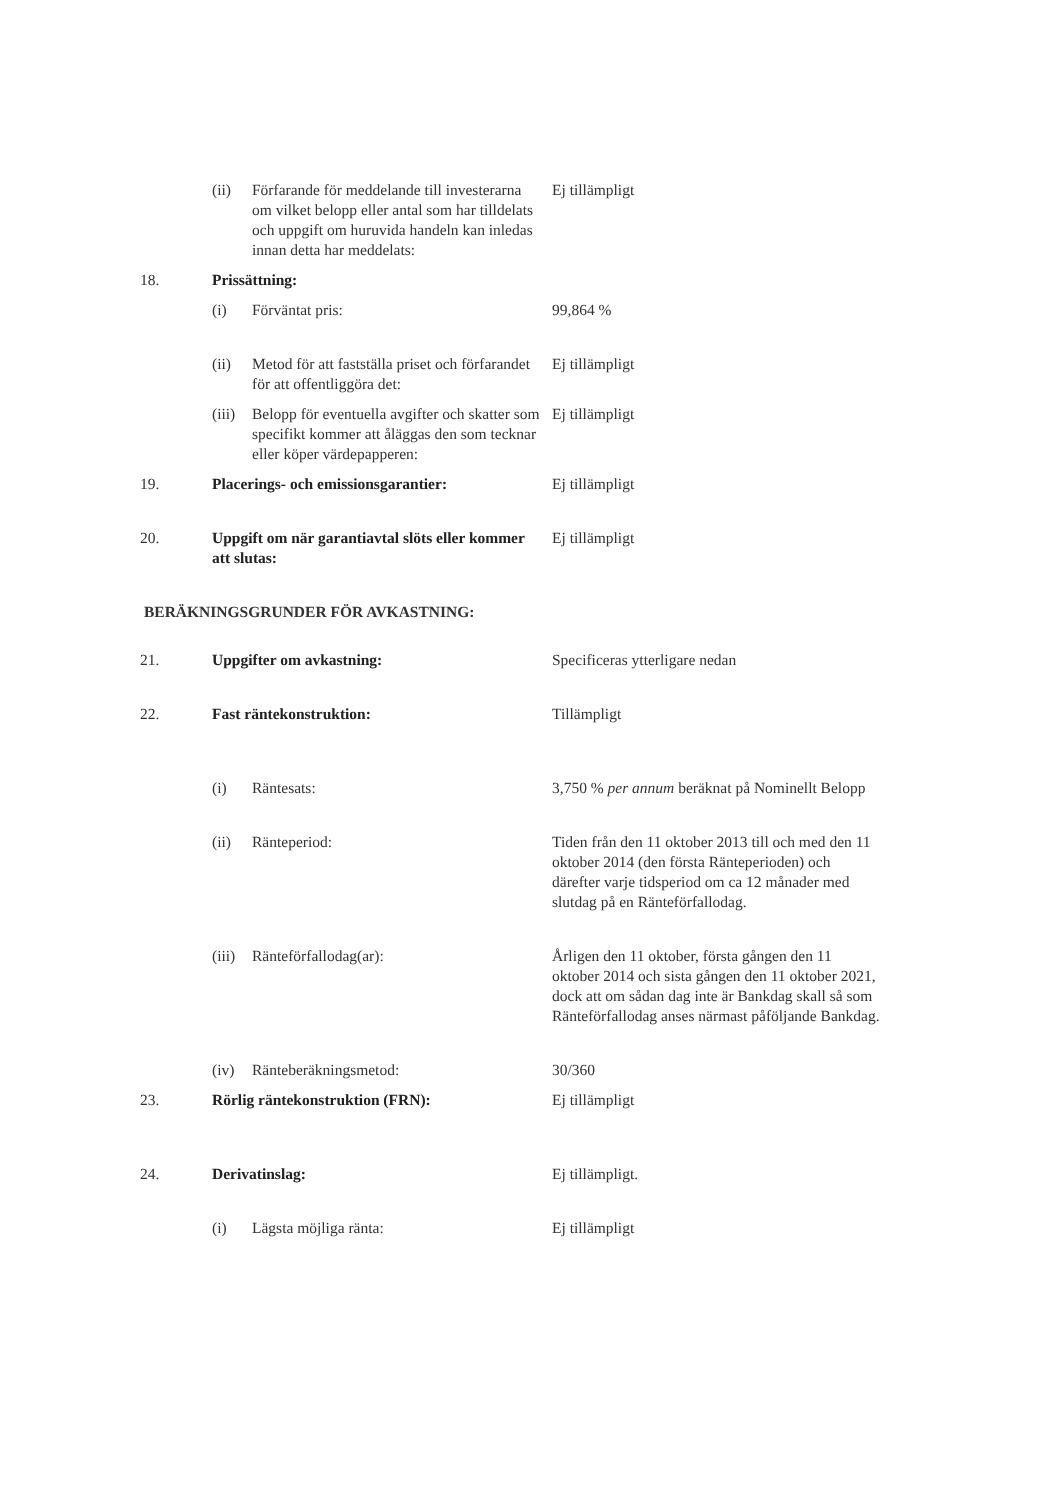(ii) Förfarande för meddelande till investerarna om vilket belopp eller antal som har tilldelats och uppgift om huruvida handeln kan inledas innan detta har meddelats:
Ej tillämpligt
18. Prissättning:
(i) Förväntat pris: 99,864 %
(ii) Metod för att fastställa priset och förfarandet för att offentliggöra det:
Ej tillämpligt
(iii)
Belopp för eventuella avgifter och skatter som specifikt kommer att åläggas den som tecknar eller köper värdepapperen:
Ej tillämpligt
19. Placerings- och emissionsgarantier: Ej tillämpligt
20. Uppgift om när garantiavtal slöts eller kommer att slutas:
Ej tillämpligt
BERÄKNINGSGRUNDER FÖR AVKASTNING:
21. Uppgifter om avkastning: Specificeras ytterligare nedan
22. Fast räntekonstruktion: Tillämpligt
(i) Räntesats: 3,750 % per annum beräknat på Nominellt Belopp
(ii) Ränteperiod: Tiden från den 11 oktober 2013 till och med den 11 oktober 2014 (den första Ränteperioden) och därefter varje tidsperiod om ca 12 månader med slutdag på en Ränteförfallodag.
(iii)
Ränteförfallodag(ar): Årligen den 11 oktober, första gången den 11 oktober 2014 och sista gången den 11 oktober 2021, dock att om sådan dag inte är Bankdag skall så som Ränteförfallodag anses närmast påföljande Bankdag.
(iv) Ränteberäkningsmetod: 30/360
23. Rörlig räntekonstruktion (FRN): Ej tillämpligt
24. Derivatinslag: Ej tillämpligt.
(i) Lägsta möjliga ränta: Ej tillämpligt